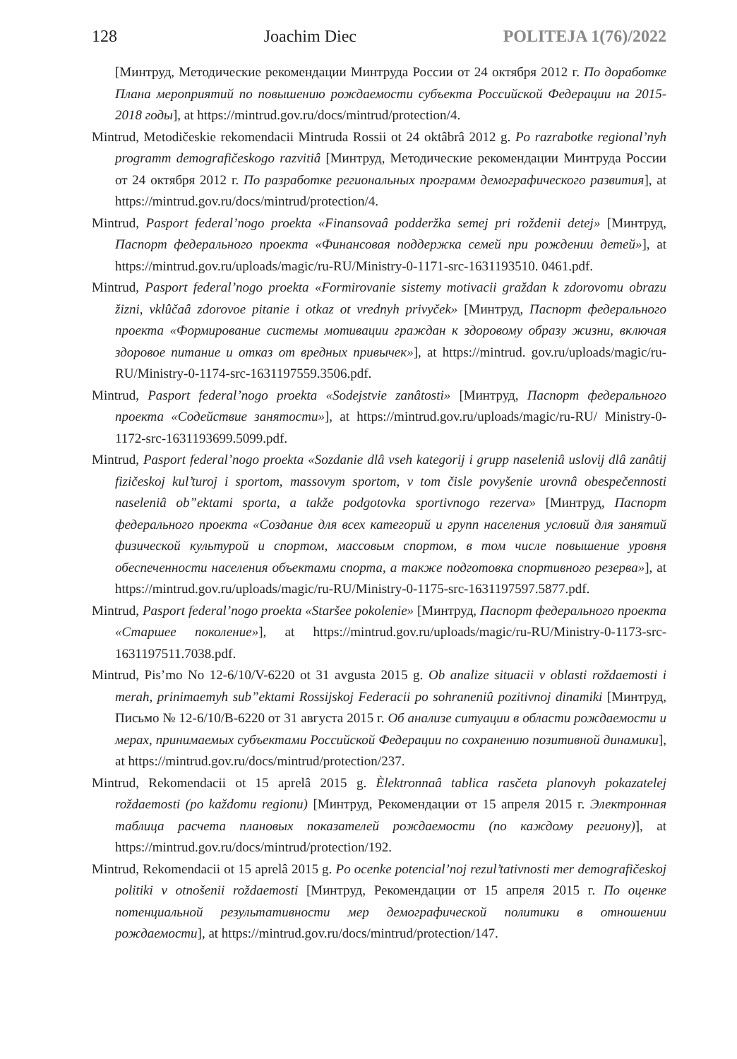128 Joachim Diec POLITEJA 1(76)/2022
[Минтруд, Методические рекомендации Минтруда России от 24 октября 2012 г. По доработке Плана мероприятий по повышению рождаемости субъекта Российской Федерации на 2015-2018 годы], at https://mintrud.gov.ru/docs/mintrud/protection/4.
Mintrud, Metodičeskie rekomendacii Mintruda Rossii ot 24 oktâbrâ 2012 g. Po razrabotke regional’nyh programm demografičeskogo razvitiâ [Минтруд, Методические рекомендации Минтруда России от 24 октября 2012 г. По разработке региональных программ демографического развития], at https://mintrud.gov.ru/docs/mintrud/protection/4.
Mintrud, Pasport federal’nogo proekta «Finansovaâ podderžka semej pri roždenii detej» [Минтруд, Паспорт федерального проекта «Финансовая поддержка семей при рождении детей»], at https://mintrud.gov.ru/uploads/magic/ru-RU/Ministry-0-1171-src-1631193510. 0461.pdf.
Mintrud, Pasport federal’nogo proekta «Formirovanie sistemy motivacii graždan k zdorovomu obrazu žizni, vklûčaâ zdorovoe pitanie i otkaz ot vrednyh privyček» [Минтруд, Паспорт федерального проекта «Формирование системы мотивации граждан к здоровому образу жизни, включая здоровое питание и отказ от вредных привычек»], at https://mintrud. gov.ru/uploads/magic/ru-RU/Ministry-0-1174-src-1631197559.3506.pdf.
Mintrud, Pasport federal’nogo proekta «Sodejstvie zanâtosti» [Минтруд, Паспорт федерального проекта «Содействие занятости»], at https://mintrud.gov.ru/uploads/magic/ru-RU/ Ministry-0-1172-src-1631193699.5099.pdf.
Mintrud, Pasport federal’nogo proekta «Sozdanie dlâ vseh kategorij i grupp naseleniâ uslovij dlâ zanâtij fizičeskoj kul’turoj i sportom, massovym sportom, v tom čisle povyšenie urovnâ obespečennosti naseleniâ ob”ektami sporta, a takže podgotovka sportivnogo rezerva» [Минтруд, Паспорт федерального проекта «Создание для всех категорий и групп населения условий для занятий физической культурой и спортом, массовым спортом, в том числе повышение уровня обеспеченности населения объектами спорта, а также подготовка спортивного резерва»], at https://mintrud.gov.ru/uploads/magic/ru-RU/Ministry-0-1175-src-1631197597.5877.pdf.
Mintrud, Pasport federal’nogo proekta «Staršee pokolenie» [Минтруд, Паспорт федерального проекта «Старшее поколение»], at https://mintrud.gov.ru/uploads/magic/ru-RU/Ministry-0-1173-src-1631197511.7038.pdf.
Mintrud, Pis’mo No 12-6/10/V-6220 ot 31 avgusta 2015 g. Ob analize situacii v oblasti roždaemosti i merah, prinimaemyh sub”ektami Rossijskoj Federacii po sohraneniû pozitivnoj dinamiki [Минтруд, Письмо № 12-6/10/В-6220 от 31 августа 2015 г. Об анализе ситуации в области рождаемости и мерах, принимаемых субъектами Российской Федерации по сохранению позитивной динамики], at https://mintrud.gov.ru/docs/mintrud/protection/237.
Mintrud, Rekomendacii ot 15 aprelâ 2015 g. Èlektronnaâ tablica rasčeta planovyh pokazatelej roždaemosti (po každomu regionu) [Минтруд, Рекомендации от 15 апреля 2015 г. Электронная таблица расчета плановых показателей рождаемости (по каждому региону)], at https://mintrud.gov.ru/docs/mintrud/protection/192.
Mintrud, Rekomendacii ot 15 aprelâ 2015 g. Po ocenke potencial’noj rezul’tativnosti mer demografičeskoj politiki v otnošenii roždaemosti [Минтруд, Рекомендации от 15 апреля 2015 г. По оценке потенциальной результативности мер демографической политики в отношении рождаемости], at https://mintrud.gov.ru/docs/mintrud/protection/147.